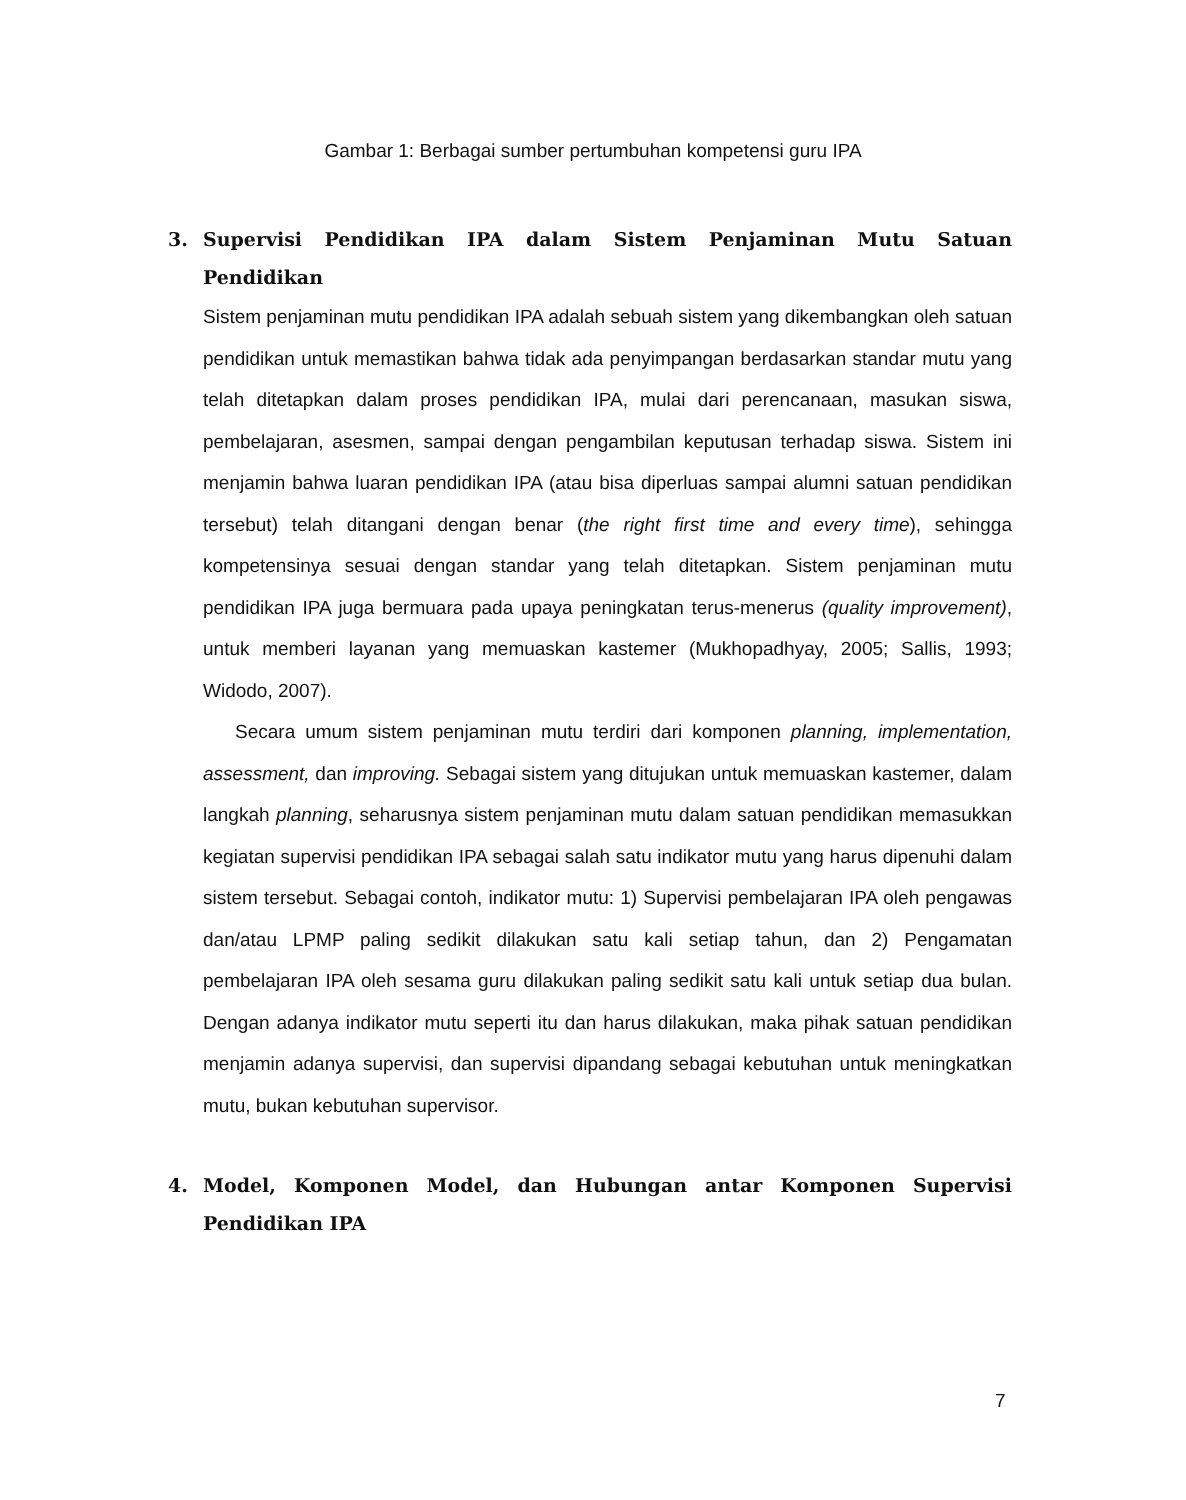Gambar 1: Berbagai sumber pertumbuhan kompetensi guru IPA
3. Supervisi Pendidikan IPA dalam Sistem Penjaminan Mutu Satuan Pendidikan
Sistem penjaminan mutu pendidikan IPA adalah sebuah sistem yang dikembangkan oleh satuan pendidikan untuk memastikan bahwa tidak ada penyimpangan berdasarkan standar mutu yang telah ditetapkan dalam proses pendidikan IPA, mulai dari perencanaan, masukan siswa, pembelajaran, asesmen, sampai dengan pengambilan keputusan terhadap siswa. Sistem ini menjamin bahwa luaran pendidikan IPA (atau bisa diperluas sampai alumni satuan pendidikan tersebut) telah ditangani dengan benar (the right first time and every time), sehingga kompetensinya sesuai dengan standar yang telah ditetapkan. Sistem penjaminan mutu pendidikan IPA juga bermuara pada upaya peningkatan terus-menerus (quality improvement), untuk memberi layanan yang memuaskan kastemer (Mukhopadhyay, 2005; Sallis, 1993; Widodo, 2007).
Secara umum sistem penjaminan mutu terdiri dari komponen planning, implementation, assessment, dan improving. Sebagai sistem yang ditujukan untuk memuaskan kastemer, dalam langkah planning, seharusnya sistem penjaminan mutu dalam satuan pendidikan memasukkan kegiatan supervisi pendidikan IPA sebagai salah satu indikator mutu yang harus dipenuhi dalam sistem tersebut. Sebagai contoh, indikator mutu: 1) Supervisi pembelajaran IPA oleh pengawas dan/atau LPMP paling sedikit dilakukan satu kali setiap tahun, dan 2) Pengamatan pembelajaran IPA oleh sesama guru dilakukan paling sedikit satu kali untuk setiap dua bulan. Dengan adanya indikator mutu seperti itu dan harus dilakukan, maka pihak satuan pendidikan menjamin adanya supervisi, dan supervisi dipandang sebagai kebutuhan untuk meningkatkan mutu, bukan kebutuhan supervisor.
4. Model, Komponen Model, dan Hubungan antar Komponen Supervisi Pendidikan IPA
7